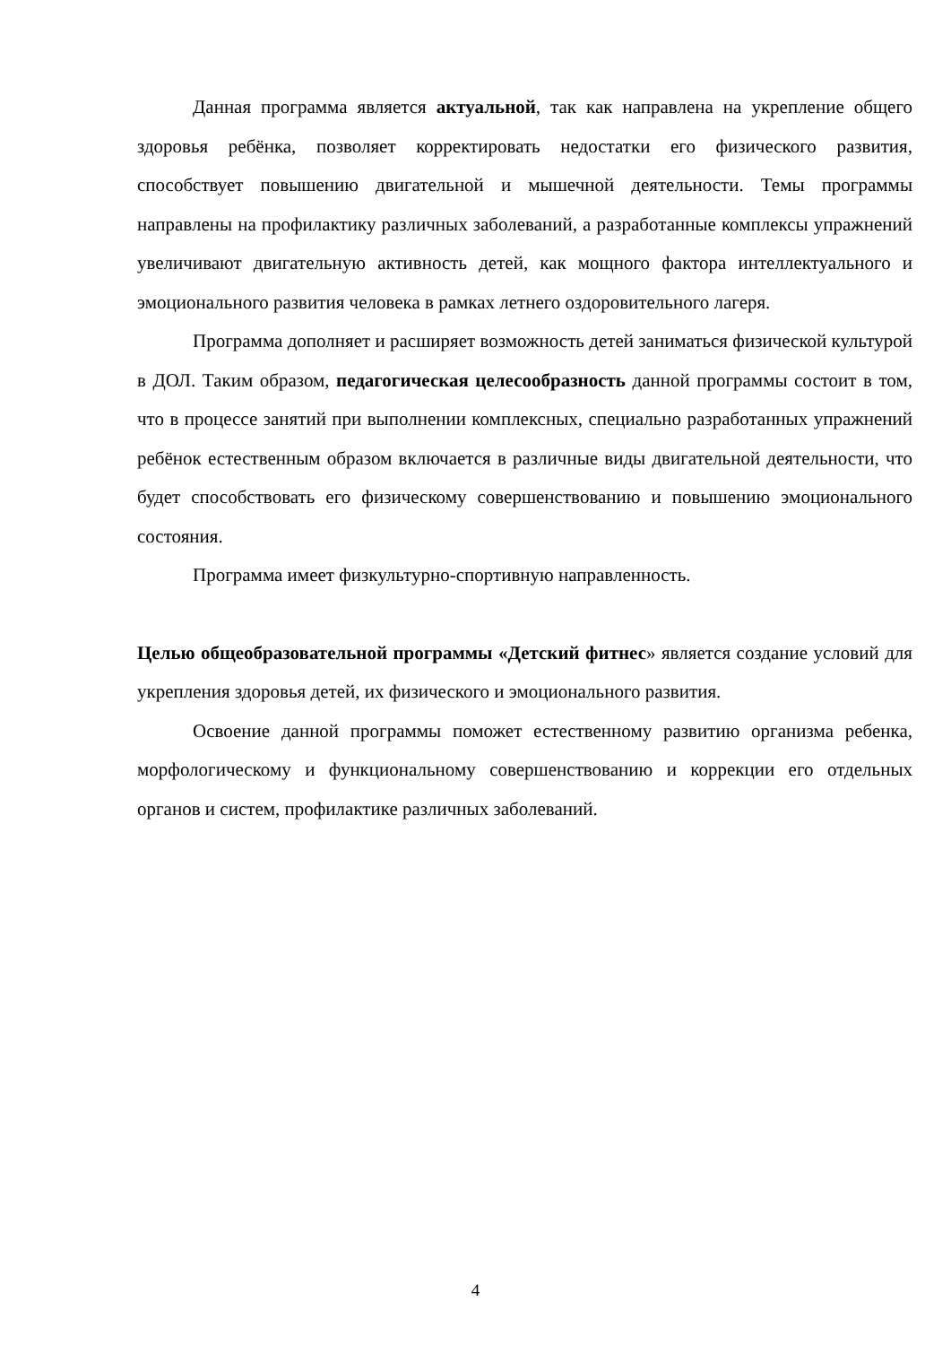Данная программа является актуальной, так как направлена на укрепление общего здоровья ребёнка, позволяет корректировать недостатки его физического развития, способствует повышению двигательной и мышечной деятельности. Темы программы направлены на профилактику различных заболеваний, а разработанные комплексы упражнений увеличивают двигательную активность детей, как мощного фактора интеллектуального и эмоционального развития человека в рамках летнего оздоровительного лагеря.
Программа дополняет и расширяет возможность детей заниматься физической культурой в ДОЛ. Таким образом, педагогическая целесообразность данной программы состоит в том, что в процессе занятий при выполнении комплексных, специально разработанных упражнений ребёнок естественным образом включается в различные виды двигательной деятельности, что будет способствовать его физическому совершенствованию и повышению эмоционального состояния.
Программа имеет физкультурно-спортивную направленность.
Целью общеобразовательной программы «Детский фитнес» является создание условий для укрепления здоровья детей, их физического и эмоционального развития.
Освоение данной программы поможет естественному развитию организма ребенка, морфологическому и функциональному совершенствованию и коррекции его отдельных органов и систем, профилактике различных заболеваний.
4